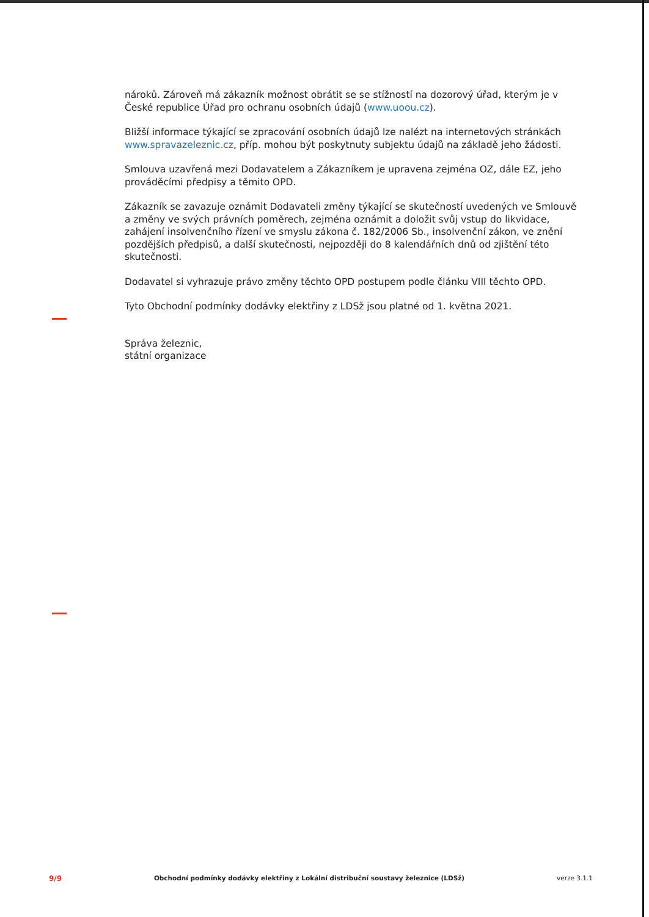nároků. Zároveň má zákazník možnost obrátit se se stížností na dozorový úřad, kterým je v České republice Úřad pro ochranu osobních údajů (www.uoou.cz).
Bližší informace týkající se zpracování osobních údajů lze nalézt na internetových stránkách www.spravazeleznic.cz, příp. mohou být poskytnuty subjektu údajů na základě jeho žádosti.
Smlouva uzavřená mezi Dodavatelem a Zákazníkem je upravena zejména OZ, dále EZ, jeho prováděcími předpisy a těmito OPD.
Zákazník se zavazuje oznámit Dodavateli změny týkající se skutečností uvedených ve Smlouvě a změny ve svých právních poměrech, zejména oznámit a doložit svůj vstup do likvidace, zahájení insolvenčního řízení ve smyslu zákona č. 182/2006 Sb., insolvenční zákon, ve znění pozdějších předpisů, a další skutečnosti, nejpozději do 8 kalendářních dnů od zjištění této skutečnosti.
Dodavatel si vyhrazuje právo změny těchto OPD postupem podle článku VIII těchto OPD.
Tyto Obchodní podmínky dodávky elektřiny z LDSž jsou platné od 1. května 2021.
Správa železnic,
státní organizace
9/9 Obchodní podmínky dodávky elektřiny z Lokální distribuční soustavy železnice (LDSž) verze 3.1.1